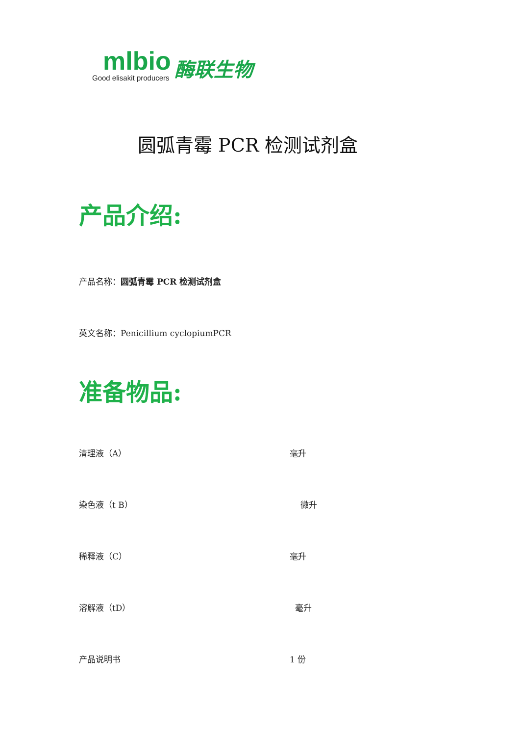mlbio
Good elisakit producers
酶联生物
圆弧青霉 PCR 检测试剂盒
产品介绍:
产品名称：圆弧青霉 PCR 检测试剂盒
英文名称：Penicillium cyclopiumPCR
准备物品:
清理液（A） 毫升
染色液（t B） 微升
稀释液（C） 毫升
溶解液（tD） 毫升
产品说明书 1 份